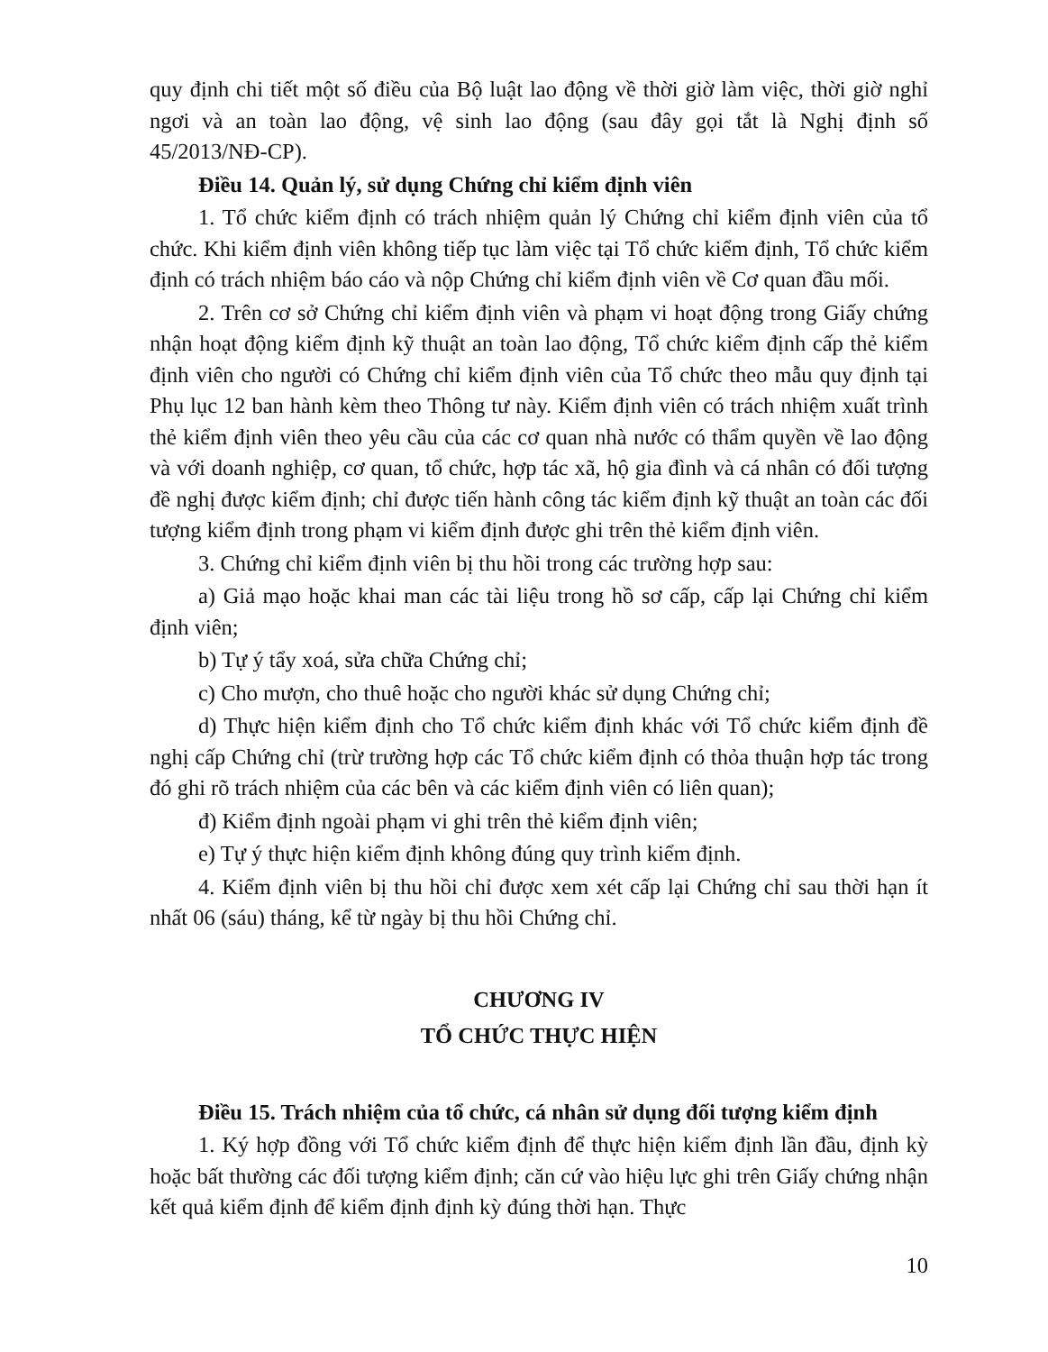quy định chi tiết một số điều của Bộ luật lao động về thời giờ làm việc, thời giờ nghỉ ngơi và an toàn lao động, vệ sinh lao động (sau đây gọi tắt là Nghị định số 45/2013/NĐ-CP).
Điều 14. Quản lý, sử dụng Chứng chỉ kiểm định viên
1. Tổ chức kiểm định có trách nhiệm quản lý Chứng chỉ kiểm định viên của tổ chức. Khi kiểm định viên không tiếp tục làm việc tại Tổ chức kiểm định, Tổ chức kiểm định có trách nhiệm báo cáo và nộp Chứng chỉ kiểm định viên về Cơ quan đầu mối.
2. Trên cơ sở Chứng chỉ kiểm định viên và phạm vi hoạt động trong Giấy chứng nhận hoạt động kiểm định kỹ thuật an toàn lao động, Tổ chức kiểm định cấp thẻ kiểm định viên cho người có Chứng chỉ kiểm định viên của Tổ chức theo mẫu quy định tại Phụ lục 12 ban hành kèm theo Thông tư này. Kiểm định viên có trách nhiệm xuất trình thẻ kiểm định viên theo yêu cầu của các cơ quan nhà nước có thẩm quyền về lao động và với doanh nghiệp, cơ quan, tổ chức, hợp tác xã, hộ gia đình và cá nhân có đối tượng đề nghị được kiểm định; chỉ được tiến hành công tác kiểm định kỹ thuật an toàn các đối tượng kiểm định trong phạm vi kiểm định được ghi trên thẻ kiểm định viên.
3. Chứng chỉ kiểm định viên bị thu hồi trong các trường hợp sau:
a) Giả mạo hoặc khai man các tài liệu trong hồ sơ cấp, cấp lại Chứng chỉ kiểm định viên;
b) Tự ý tẩy xoá, sửa chữa Chứng chỉ;
c) Cho mượn, cho thuê hoặc cho người khác sử dụng Chứng chỉ;
d) Thực hiện kiểm định cho Tổ chức kiểm định khác với Tổ chức kiểm định đề nghị cấp Chứng chỉ (trừ trường hợp các Tổ chức kiểm định có thỏa thuận hợp tác trong đó ghi rõ trách nhiệm của các bên và các kiểm định viên có liên quan);
đ) Kiểm định ngoài phạm vi ghi trên thẻ kiểm định viên;
e) Tự ý thực hiện kiểm định không đúng quy trình kiểm định.
4. Kiểm định viên bị thu hồi chỉ được xem xét cấp lại Chứng chỉ sau thời hạn ít nhất 06 (sáu) tháng, kể từ ngày bị thu hồi Chứng chỉ.
CHƯƠNG IV
TỔ CHỨC THỰC HIỆN
Điều 15. Trách nhiệm của tổ chức, cá nhân sử dụng đối tượng kiểm định
1. Ký hợp đồng với Tổ chức kiểm định để thực hiện kiểm định lần đầu, định kỳ hoặc bất thường các đối tượng kiểm định; căn cứ vào hiệu lực ghi trên Giấy chứng nhận kết quả kiểm định để kiểm định định kỳ đúng thời hạn. Thực
10